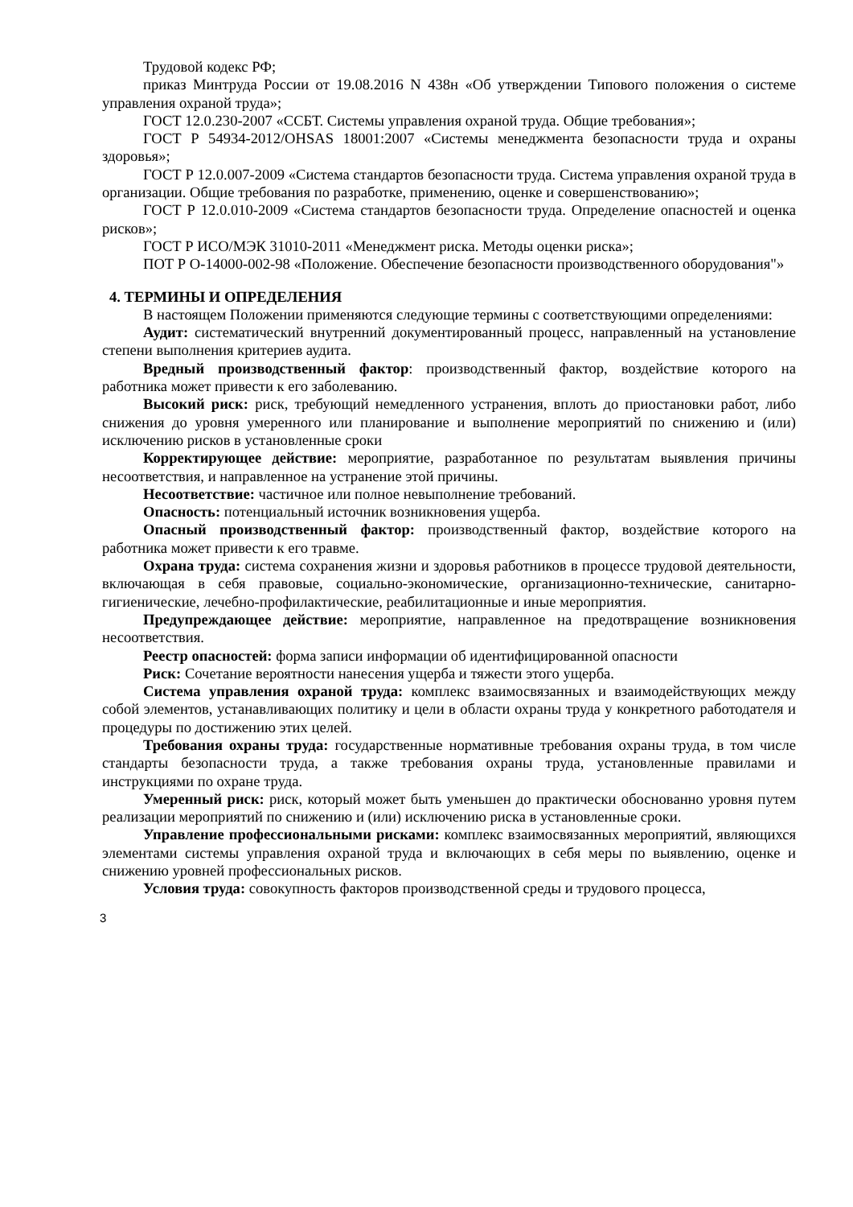Трудовой кодекс РФ;
приказ Минтруда России от 19.08.2016 N 438н «Об утверждении Типового положения о системе управления охраной труда»;
ГОСТ 12.0.230-2007 «ССБТ. Системы управления охраной труда. Общие требования»;
ГОСТ Р 54934-2012/OHSAS 18001:2007 «Системы менеджмента безопасности труда и охраны здоровья»;
ГОСТ Р 12.0.007-2009 «Система стандартов безопасности труда. Система управления охраной труда в организации. Общие требования по разработке, применению, оценке и совершенствованию»;
ГОСТ Р 12.0.010-2009 «Система стандартов безопасности труда. Определение опасностей и оценка рисков»;
ГОСТ Р ИСО/МЭК 31010-2011 «Менеджмент риска. Методы оценки риска»;
ПОТ Р О-14000-002-98 «Положение. Обеспечение безопасности производственного оборудования"»
4. ТЕРМИНЫ И ОПРЕДЕЛЕНИЯ
В настоящем Положении применяются следующие термины с соответствующими определениями:
Аудит: систематический внутренний документированный процесс, направленный на установление степени выполнения критериев аудита.
Вредный производственный фактор: производственный фактор, воздействие которого на работника может привести к его заболеванию.
Высокий риск: риск, требующий немедленного устранения, вплоть до приостановки работ, либо снижения до уровня умеренного или планирование и выполнение мероприятий по снижению и (или) исключению рисков в установленные сроки
Корректирующее действие: мероприятие, разработанное по результатам выявления причины несоответствия, и направленное на устранение этой причины.
Несоответствие: частичное или полное невыполнение требований.
Опасность: потенциальный источник возникновения ущерба.
Опасный производственный фактор: производственный фактор, воздействие которого на работника может привести к его травме.
Охрана труда: система сохранения жизни и здоровья работников в процессе трудовой деятельности, включающая в себя правовые, социально-экономические, организационно-технические, санитарно-гигиенические, лечебно-профилактические, реабилитационные и иные мероприятия.
Предупреждающее действие: мероприятие, направленное на предотвращение возникновения несоответствия.
Реестр опасностей: форма записи информации об идентифицированной опасности
Риск: Сочетание вероятности нанесения ущерба и тяжести этого ущерба.
Система управления охраной труда: комплекс взаимосвязанных и взаимодействующих между собой элементов, устанавливающих политику и цели в области охраны труда у конкретного работодателя и процедуры по достижению этих целей.
Требования охраны труда: государственные нормативные требования охраны труда, в том числе стандарты безопасности труда, а также требования охраны труда, установленные правилами и инструкциями по охране труда.
Умеренный риск: риск, который может быть уменьшен до практически обоснованно уровня путем реализации мероприятий по снижению и (или) исключению риска в установленные сроки.
Управление профессиональными рисками: комплекс взаимосвязанных мероприятий, являющихся элементами системы управления охраной труда и включающих в себя меры по выявлению, оценке и снижению уровней профессиональных рисков.
Условия труда: совокупность факторов производственной среды и трудового процесса,
3